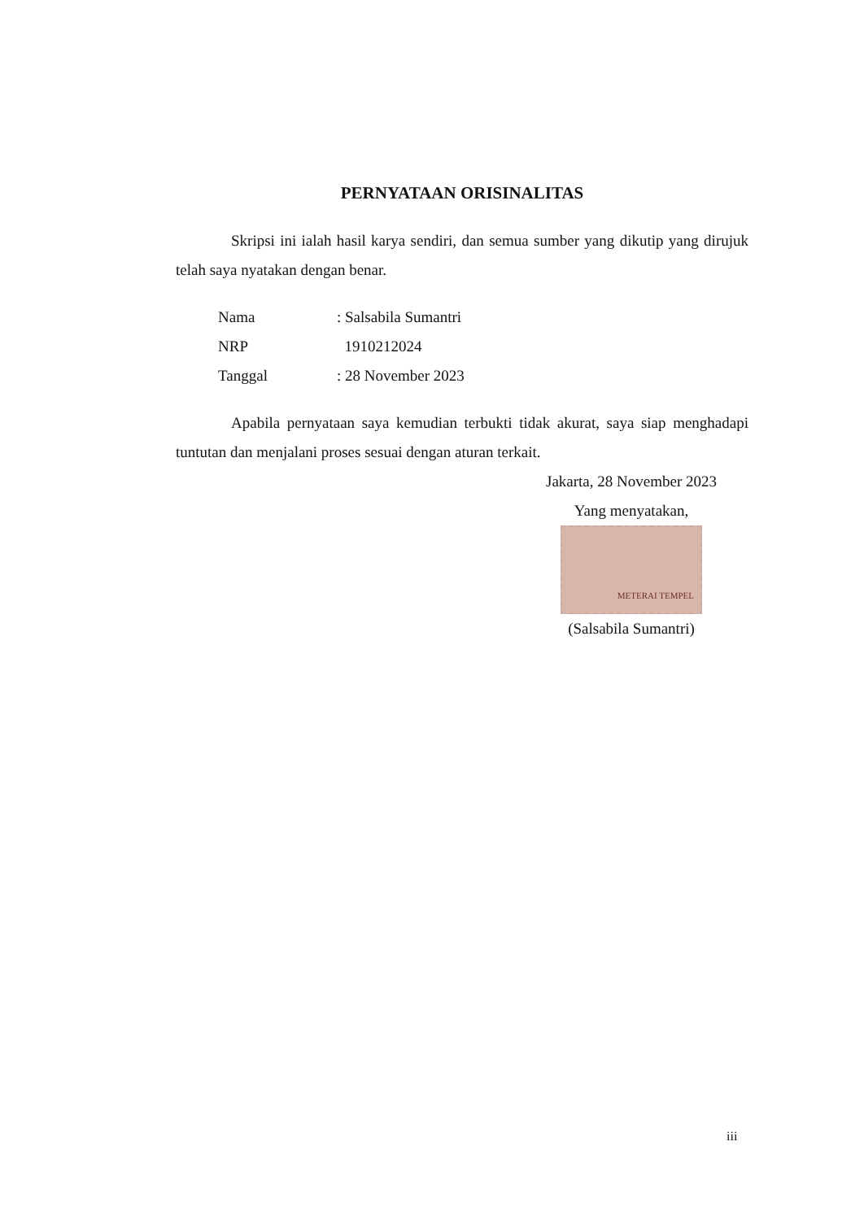PERNYATAAN ORISINALITAS
Skripsi ini ialah hasil karya sendiri, dan semua sumber yang dikutip yang dirujuk telah saya nyatakan dengan benar.
| Nama | : Salsabila Sumantri |
| NRP | 1910212024 |
| Tanggal | : 28 November 2023 |
Apabila pernyataan saya kemudian terbukti tidak akurat, saya siap menghadapi tuntutan dan menjalani proses sesuai dengan aturan terkait.
Jakarta, 28 November 2023
Yang menyatakan,
METERAI TEMPEL
(Salsabila Sumantri)
iii